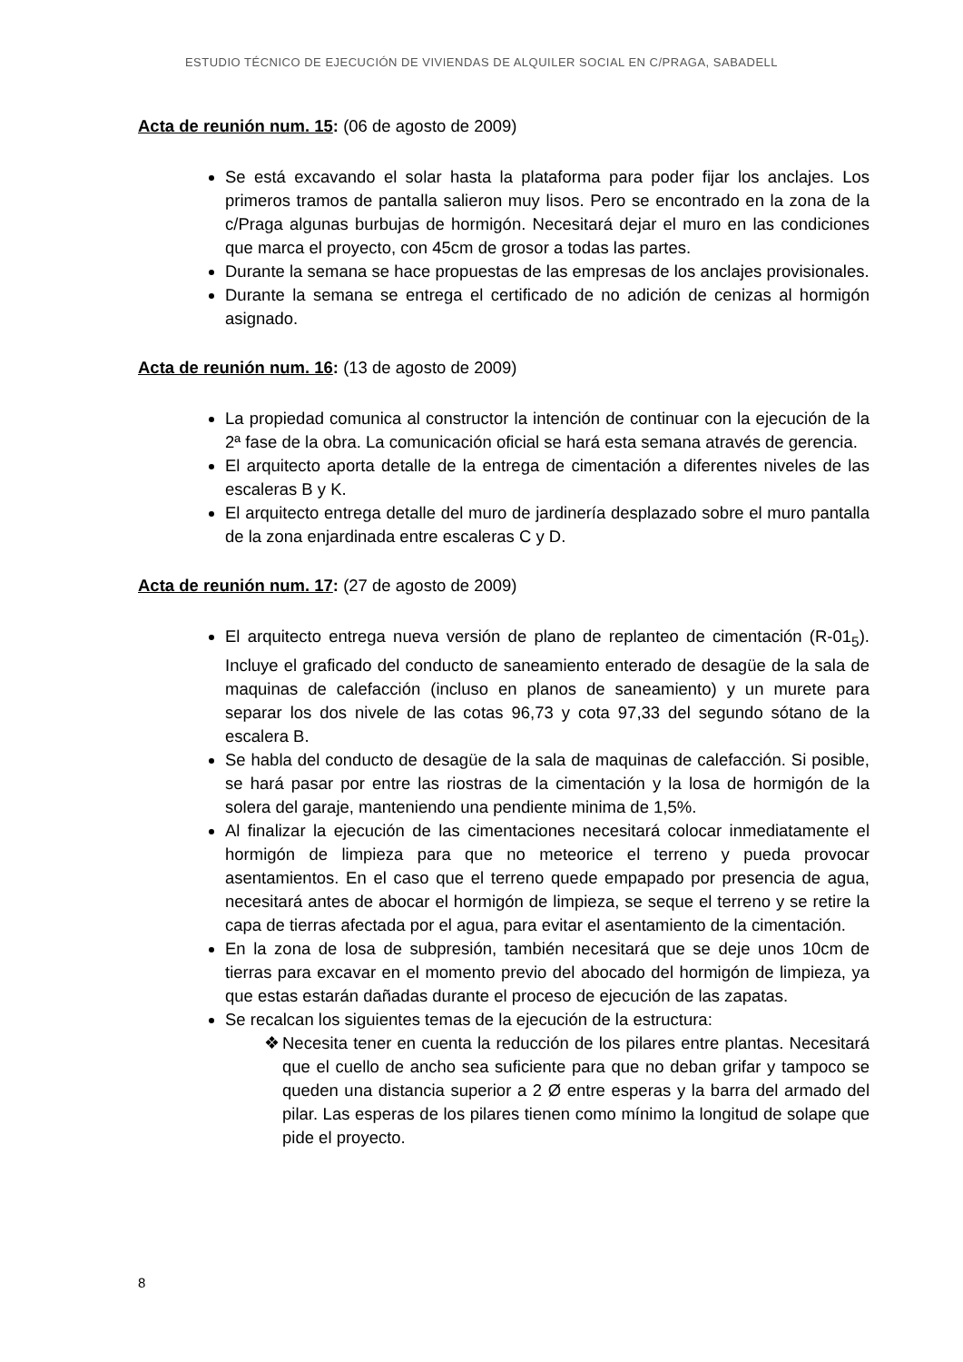ESTUDIO TÉCNICO DE EJECUCIÓN DE VIVIENDAS DE ALQUILER SOCIAL EN C/PRAGA, SABADELL
Acta de reunión num. 15: (06 de agosto de 2009)
Se está excavando el solar hasta la plataforma para poder fijar los anclajes. Los primeros tramos de pantalla salieron muy lisos. Pero se encontrado en la zona de la c/Praga algunas burbujas de hormigón. Necesitará dejar el muro en las condiciones que marca el proyecto, con 45cm de grosor a todas las partes.
Durante la semana se hace propuestas de las empresas de los anclajes provisionales.
Durante la semana se entrega el certificado de no adición de cenizas al hormigón asignado.
Acta de reunión num. 16: (13 de agosto de 2009)
La propiedad comunica al constructor la intención de continuar con la ejecución de la 2ª fase de la obra. La comunicación oficial se hará esta semana através de gerencia.
El arquitecto aporta detalle de la entrega de cimentación a diferentes niveles de las escaleras B y K.
El arquitecto entrega detalle del muro de jardinería desplazado sobre el muro pantalla de la zona enjardinada entre escaleras C y D.
Acta de reunión num. 17: (27 de agosto de 2009)
El arquitecto entrega nueva versión de plano de replanteo de cimentación (R-01<sub>5</sub>). Incluye el graficado del conducto de saneamiento enterado de desagüe de la sala de maquinas de calefacción (incluso en planos de saneamiento) y un murete para separar los dos nivele de las cotas 96,73 y cota 97,33 del segundo sótano de la escalera B.
Se habla del conducto de desagüe de la sala de maquinas de calefacción. Si posible, se hará pasar por entre las riostras de la cimentación y la losa de hormigón de la solera del garaje, manteniendo una pendiente minima de 1,5%.
Al finalizar la ejecución de las cimentaciones necesitará colocar inmediatamente el hormigón de limpieza para que no meteorice el terreno y pueda provocar asentamientos. En el caso que el terreno quede empapado por presencia de agua, necesitará antes de abocar el hormigón de limpieza, se seque el terreno y se retire la capa de tierras afectada por el agua, para evitar el asentamiento de la cimentación.
En la zona de losa de subpresión, también necesitará que se deje unos 10cm de tierras para excavar en el momento previo del abocado del hormigón de limpieza, ya que estas estarán dañadas durante el proceso de ejecución de las zapatas.
Se recalcan los siguientes temas de la ejecución de la estructura:
❖ Necesita tener en cuenta la reducción de los pilares entre plantas. Necesitará que el cuello de ancho sea suficiente para que no deban grifar y tampoco se queden una distancia superior a 2 Ø entre esperas y la barra del armado del pilar. Las esperas de los pilares tienen como mínimo la longitud de solape que pide el proyecto.
8